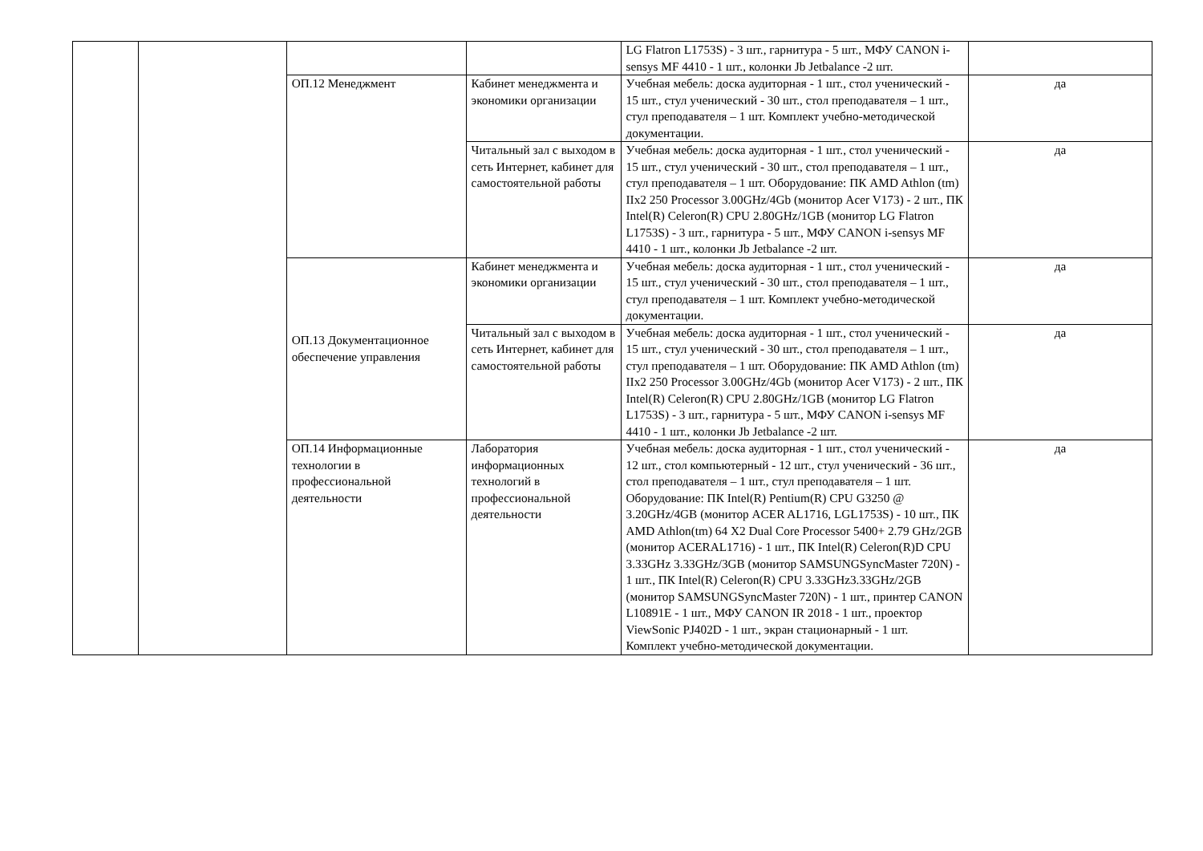| | | | | LG Flatron L1753S) - 3 шт., гарнитура - 5 шт., МФУ CANON i-sensys MF 4410 - 1 шт., колонки Jb Jetbalance -2 шт. | |
| | | ОП.12 Менеджмент | Кабинет менеджмента и экономики организации | Учебная мебель: доска аудиторная - 1 шт., стол ученический - 15 шт., стул ученический - 30 шт., стол преподавателя – 1 шт., стул преподавателя – 1 шт. Комплект учебно-методической документации. | да |
| | | | Читальный зал с выходом в сеть Интернет, кабинет для самостоятельной работы | Учебная мебель: доска аудиторная - 1 шт., стол ученический - 15 шт., стул ученический - 30 шт., стол преподавателя – 1 шт., стул преподавателя – 1 шт. Оборудование: ПК AMD Athlon (tm) IIx2 250 Processor 3.00GHz/4Gb (монитор Acer V173) - 2 шт., ПК Intel(R) Celeron(R) CPU 2.80GHz/1GB (монитор LG Flatron L1753S) - 3 шт., гарнитура - 5 шт., МФУ CANON i-sensys MF 4410 - 1 шт., колонки Jb Jetbalance -2 шт. | да |
| | | ОП.13 Документационное обеспечение управления | Кабинет менеджмента и экономики организации | Учебная мебель: доска аудиторная - 1 шт., стол ученический - 15 шт., стул ученический - 30 шт., стол преподавателя – 1 шт., стул преподавателя – 1 шт. Комплект учебно-методической документации. | да |
| | | | Читальный зал с выходом в сеть Интернет, кабинет для самостоятельной работы | Учебная мебель: доска аудиторная - 1 шт., стол ученический - 15 шт., стул ученический - 30 шт., стол преподавателя – 1 шт., стул преподавателя – 1 шт. Оборудование: ПК AMD Athlon (tm) IIx2 250 Processor 3.00GHz/4Gb (монитор Acer V173) - 2 шт., ПК Intel(R) Celeron(R) CPU 2.80GHz/1GB (монитор LG Flatron L1753S) - 3 шт., гарнитура - 5 шт., МФУ CANON i-sensys MF 4410 - 1 шт., колонки Jb Jetbalance -2 шт. | да |
| | | ОП.14 Информационные технологии в профессиональной деятельности | Лаборатория информационных технологий в профессиональной деятельности | Учебная мебель: доска аудиторная - 1 шт., стол ученический - 12 шт., стол компьютерный - 12 шт., стул ученический - 36 шт., стол преподавателя – 1 шт., стул преподавателя – 1 шт. Оборудование: ПК Intel(R) Pentium(R) CPU G3250 @ 3.20GHz/4GB (монитор ACER AL1716, LGL1753S) - 10 шт., ПК AMD Athlon(tm) 64 X2 Dual Core Processor 5400+ 2.79 GHz/2GB (монитор ACERAL1716) - 1 шт., ПК Intel(R) Celeron(R)D CPU 3.33GHz 3.33GHz/3GB (монитор SAMSUNGSyncMaster 720N) - 1 шт., ПК Intel(R) Celeron(R) CPU 3.33GHz3.33GHz/2GB (монитор SAMSUNGSyncMaster 720N) - 1 шт., принтер CANON L10891E - 1 шт., МФУ CANON IR 2018 - 1 шт., проектор ViewSonic PJ402D - 1 шт., экран стационарный - 1 шт. Комплект учебно-методической документации. | да |